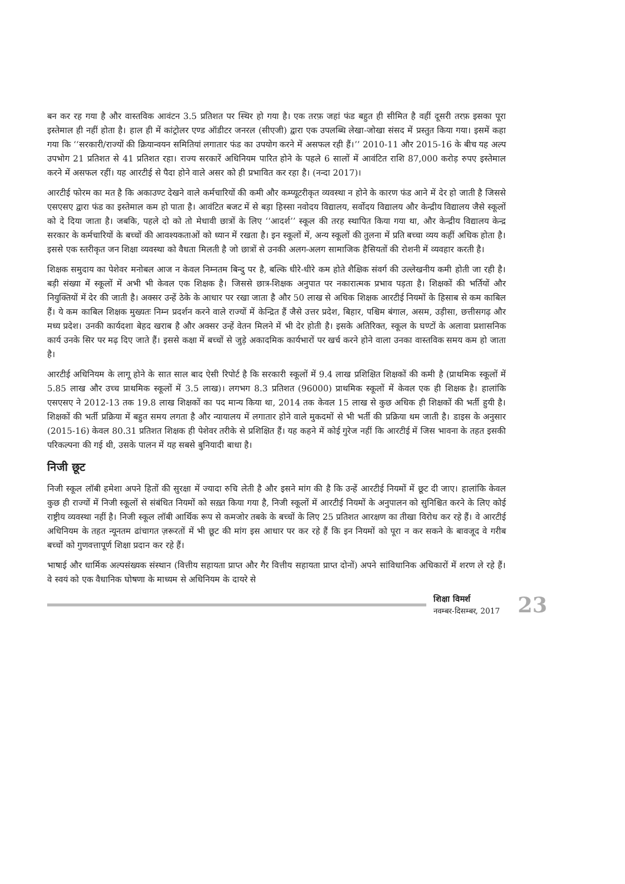बन कर रह गया है और वास्तविक आवंटन 3.5 प्रतिशत पर स्थिर हो गया है। एक तरफ़ जहां फंड बहुत ही सीमित है वहीं दूसरी तरफ़ इसका पूरा इस्तेमाल ही नहीं होता है। हाल ही में कांट्रोलर एण्ड ऑडीटर जनरल (सीएजी) द्वारा एक उपलब्धि लेखा-जोखा संसद में प्रस्तुत किया गया। इसमें कहा गया कि ‘‘सरकारी/राज्यों की क्रियान्वयन समितियां लगातार फंड का उपयोग करने में असफल रही हैं।’’ 2010-11 और 2015-16 के बीच यह अल्प उपभोग 21 प्रतिशत से 41 प्रतिशत रहा। राज्य सरकारें अधिनियम पारित होने के पहले 6 सालों में आवंटित राशि 87,000 करोड़ रुपए इस्तेमाल करने में असफल रहीं। यह आरटीई से पैदा होने वाले असर को ही प्रभावित कर रहा है। (नन्दा 2017)।
आरटीई फोरम का मत है कि अकाउण्ट देखने वाले कर्मचारियों की कमी और कम्प्यूटरीकृत व्यवस्था न होने के कारण फंड आने में देर हो जाती है जिससे एसएसए द्वारा फंड का इस्तेमाल कम हो पाता है। आवंटित बजट में से बड़ा हिस्सा नवोदय विद्यालय, सर्वोदय विद्यालय और केन्द्रीय विद्यालय जैसे स्कूलों को दे दिया जाता है। जबकि, पहले दो को तो मेधावी छात्रों के लिए ‘‘आदर्श’’ स्कूल की तरह स्थापित किया गया था, और केन्द्रीय विद्यालय केन्द्र सरकार के कर्मचारियों के बच्चों की आवश्यकताओं को ध्यान में रखता है। इन स्कूलों में, अन्य स्कूलों की तुलना में प्रति बच्चा व्यय कहीं अधिक होता है। इससे एक स्तरीकृत जन शिक्षा व्यवस्था को वैधता मिलती है जो छात्रों से उनकी अलग-अलग सामाजिक हैसियतों की रोशनी में व्यवहार करती है।
शिक्षक समुदाय का पेशेवर मनोबल आज न केवल निम्नतम बिन्दु पर है, बल्कि धीरे-धीरे कम होते शैक्षिक संवर्ग की उल्लेखनीय कमी होती जा रही है। बड़ी संख्या में स्कूलों में अभी भी केवल एक शिक्षक है। जिससे छात्र-शिक्षक अनुपात पर नकारात्मक प्रभाव पड़ता है। शिक्षकों की भर्तियों और नियुक्तियों में देर की जाती है। अक्सर उन्हें ठेके के आधार पर रखा जाता है और 50 लाख से अधिक शिक्षक आरटीई नियमों के हिसाब से कम काबिल हैं। ये कम काबिल शिक्षक मुख्यतः निम्न प्रदर्शन करने वाले राज्यों में केन्द्रित हैं जैसे उत्तर प्रदेश, बिहार, पश्चिम बंगाल, असम, उड़ीसा, छत्तीसगढ़ और मध्य प्रदेश। उनकी कार्यदशा बेहद खराब है और अक्सर उन्हें वेतन मिलने में भी देर होती है। इसके अतिरिक्त, स्कूल के घण्टों के अलावा प्रशासनिक कार्य उनके सिर पर मढ़ दिए जाते हैं। इससे कक्षा में बच्चों से जुड़े अकादमिक कार्यभारों पर खर्च करने होने वाला उनका वास्तविक समय कम हो जाता है।
आरटीई अधिनियम के लागू होने के सात साल बाद ऐसी रिपोर्ट है कि सरकारी स्कूलों में 9.4 लाख प्रशिक्षित शिक्षकों की कमी है (प्राथमिक स्कूलों में 5.85 लाख और उच्च प्राथमिक स्कूलों में 3.5 लाख)। लगभग 8.3 प्रतिशत (96000) प्राथमिक स्कूलों में केवल एक ही शिक्षक है। हालांकि एसएसए ने 2012-13 तक 19.8 लाख शिक्षकों का पद मान्य किया था, 2014 तक केवल 15 लाख से कुछ अधिक ही शिक्षकों की भर्ती हुयी है। शिक्षकों की भर्ती प्रक्रिया में बहुत समय लगता है और न्यायालय में लगातार होने वाले मुकदमों से भी भर्ती की प्रक्रिया थम जाती है। डाइस के अनुसार (2015-16) केवल 80.31 प्रतिशत शिक्षक ही पेशेवर तरीके से प्रशिक्षित हैं। यह कहने में कोई गुरेज नहीं कि आरटीई में जिस भावना के तहत इसकी परिकल्पना की गई थी, उसके पालन में यह सबसे बुनियादी बाधा है।
निजी छूट
निजी स्कूल लॉबी हमेशा अपने हितों की सुरक्षा में ज्यादा रुचि लेती है और इसने मांग की है कि उन्हें आरटीई नियमों में छूट दी जाए। हालांकि केवल कुछ ही राज्यों में निजी स्कूलों से संबंधित नियमों को सख़्त किया गया है, निजी स्कूलों में आरटीई नियमों के अनुपालन को सुनिश्चित करने के लिए कोई राष्ट्रीय व्यवस्था नहीं है। निजी स्कूल लॉबी आर्थिक रूप से कमजोर तबके के बच्चों के लिए 25 प्रतिशत आरक्षण का तीखा विरोध कर रहे हैं। वे आरटीई अधिनियम के तहत न्यूनतम ढांचागत ज़रूरतों में भी छूट की मांग इस आधार पर कर रहे हैं कि इन नियमों को पूरा न कर सकने के बावजूद वे गरीब बच्चों को गुणवत्तापूर्ण शिक्षा प्रदान कर रहे हैं।
भाषाई और धार्मिक अल्पसंख्यक संस्थान (वित्तीय सहायता प्राप्त और गैर वित्तीय सहायता प्राप्त दोनों) अपने सांविधानिक अधिकारों में शरण ले रहे हैं। वे स्वयं को एक वैधानिक घोषणा के माध्यम से अधिनियम के दायरे से
शिक्षा विमर्श
नवम्बर-दिसम्बर, 2017
23